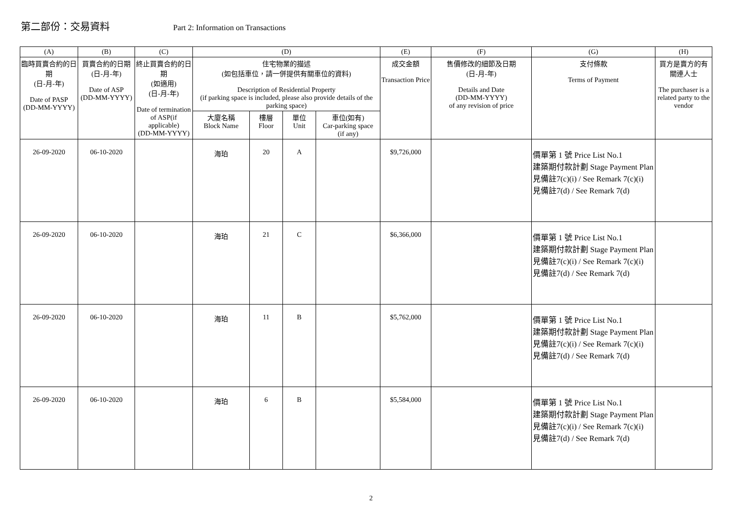第二部份：交易資料 Part 2: Information on Transactions
| (A) | (B) | (C) | (D) | | | | (E) | (F) | (G) | (H) |
| --- | --- | --- | --- | --- | --- | --- | --- | --- | --- | --- |
| 臨時買賣合約的日期 (日-月-年) Date of PASP (DD-MM-YYYY) | 買賣合約的日期 (日-月-年) Date of ASP (DD-MM-YYYY) | 終止買賣合約的日期 (如適用) (日-月-年) Date of termination of ASP(if applicable) (DD-MM-YYYY) | 住宅物業的描述 (如包括車位，請一併提供有關車位的資料) Description of Residential Property (if parking space is included, please also provide details of the parking space) | | | | 成交金額 Transaction Price | 售價修改的細節及日期 (日-月-年) Details and Date (DD-MM-YYYY) of any revision of price | 支付條款 Terms of Payment | 買方是賣方的有關連人士 The purchaser is a related party to the vendor |
| | | | 大廈名稱 Block Name | 樓層 Floor | 單位 Unit | 車位(如有) Car-parking space (if any) | | | | |
| 26-09-2020 | 06-10-2020 | | 海珀 | 20 | A | | $9,726,000 | | 價單第 1 號 Price List No.1 建築期付款計劃 Stage Payment Plan 見備註7(c)(i) / See Remark 7(c)(i) 見備註7(d) / See Remark 7(d) | |
| 26-09-2020 | 06-10-2020 | | 海珀 | 21 | C | | $6,366,000 | | 價單第 1 號 Price List No.1 建築期付款計劃 Stage Payment Plan 見備註7(c)(i) / See Remark 7(c)(i) 見備註7(d) / See Remark 7(d) | |
| 26-09-2020 | 06-10-2020 | | 海珀 | 11 | B | | $5,762,000 | | 價單第 1 號 Price List No.1 建築期付款計劃 Stage Payment Plan 見備註7(c)(i) / See Remark 7(c)(i) 見備註7(d) / See Remark 7(d) | |
| 26-09-2020 | 06-10-2020 | | 海珀 | 6 | B | | $5,584,000 | | 價單第 1 號 Price List No.1 建築期付款計劃 Stage Payment Plan 見備註7(c)(i) / See Remark 7(c)(i) 見備註7(d) / See Remark 7(d) | |
2